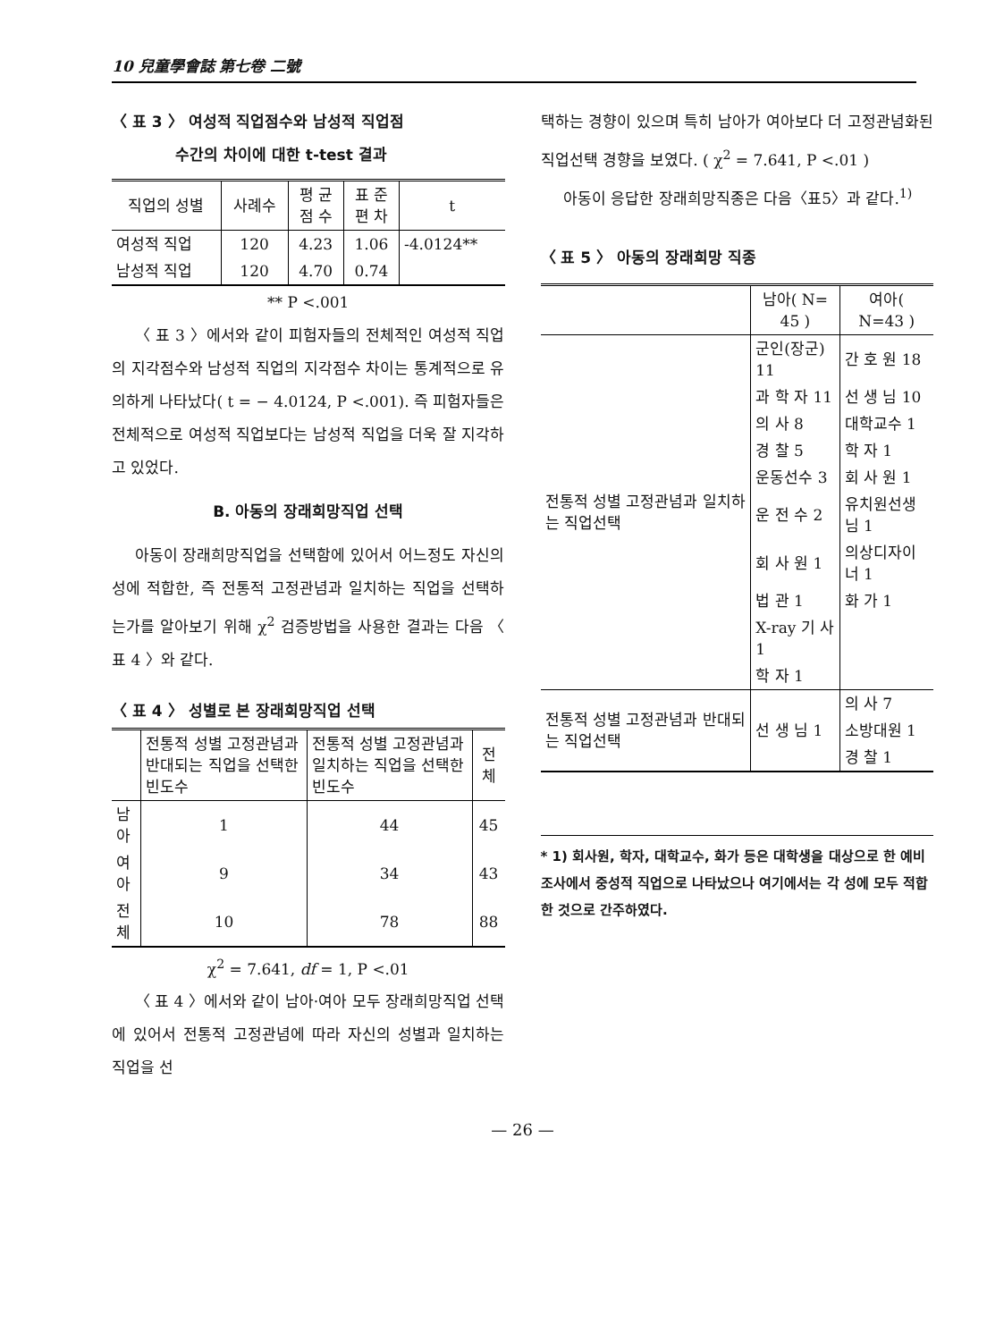10 兒童學會誌 第七卷 二號
〈 표 3 〉 여성적 직업점수와 남성적 직업점
수간의 차이에 대한 t-test 결과
| 직업의 성별 | 사례수 | 평 균 점 수 | 표 준 편 차 | t |
| --- | --- | --- | --- | --- |
| 여성적 직업 | 120 | 4.23 | 1.06 | -4.0124** |
| 남성적 직업 | 120 | 4.70 | 0.74 | |
** P <.001
〈 표 3 〉에서와 같이 피험자들의 전체적인 여성적 직업의 지각점수와 남성적 직업의 지각점수 차이는 통계적으로 유의하게 나타났다( t = − 4.0124, P <.001). 즉 피험자들은 전체적으로 여성적 직업보다는 남성적 직업을 더욱 잘 지각하고 있었다.
B. 아동의 장래희망직업 선택
아동이 장래희망직업을 선택함에 있어서 어느정도 자신의 성에 적합한, 즉 전통적 고정관념과 일치하는 직업을 선택하는가를 알아보기 위해 χ<sup>2</sup> 검증방법을 사용한 결과는 다음 〈 표 4 〉와 같다.
〈 표 4 〉 성별로 본 장래희망직업 선택
| | 전통적 성별 고정관념과 반대되는 직업을 선택한 빈도수 | 전통적 성별 고정관념과 일치하는 직업을 선택한 빈도수 | 전체 |
| --- | --- | --- | --- |
| 남아 | 1 | 44 | 45 |
| 여아 | 9 | 34 | 43 |
| 전체 | 10 | 78 | 88 |
χ<sup>2</sup> = 7.641, df = 1, P <.01
〈 표 4 〉에서와 같이 남아·여아 모두 장래희망직업 선택에 있어서 전통적 고정관념에 따라 자신의 성별과 일치하는 직업을 선
택하는 경향이 있으며 특히 남아가 여아보다 더 고정관념화된 직업선택 경향을 보였다. ( χ<sup>2</sup> = 7.641, P <.01 )
아동이 응답한 장래희망직종은 다음〈표5〉과 같다.<sup>1)</sup>
〈 표 5 〉 아동의 장래희망 직종
| | 남아( N= 45 ) | 여아( N=43 ) |
| --- | --- | --- |
| 전통적 성별 고정관념과 일치하는 직업선택 | 군인(장군) 11 | 간 호 원 18 |
| | 과 학 자 11 | 선 생 님 10 |
| | 의 사 8 | 대학교수 1 |
| | 경 찰 5 | 학 자 1 |
| | 운동선수 3 | 회 사 원 1 |
| | 운 전 수 2 | 유치원선생님 1 |
| | 회 사 원 1 | 의상디자이너 1 |
| | 법 관 1 | 화 가 1 |
| | X-ray 기 사 1 | |
| | 학 자 1 | |
| 전통적 성별 고정관념과 반대되는 직업선택 | 선 생 님 1 | 의 사 7 |
| | | 소방대원 1 |
| | | 경 찰 1 |
* 1) 회사원, 학자, 대학교수, 화가 등은 대학생을 대상으로 한 예비조사에서 중성적 직업으로 나타났으나 여기에서는 각 성에 모두 적합한 것으로 간주하였다.
— 26 —